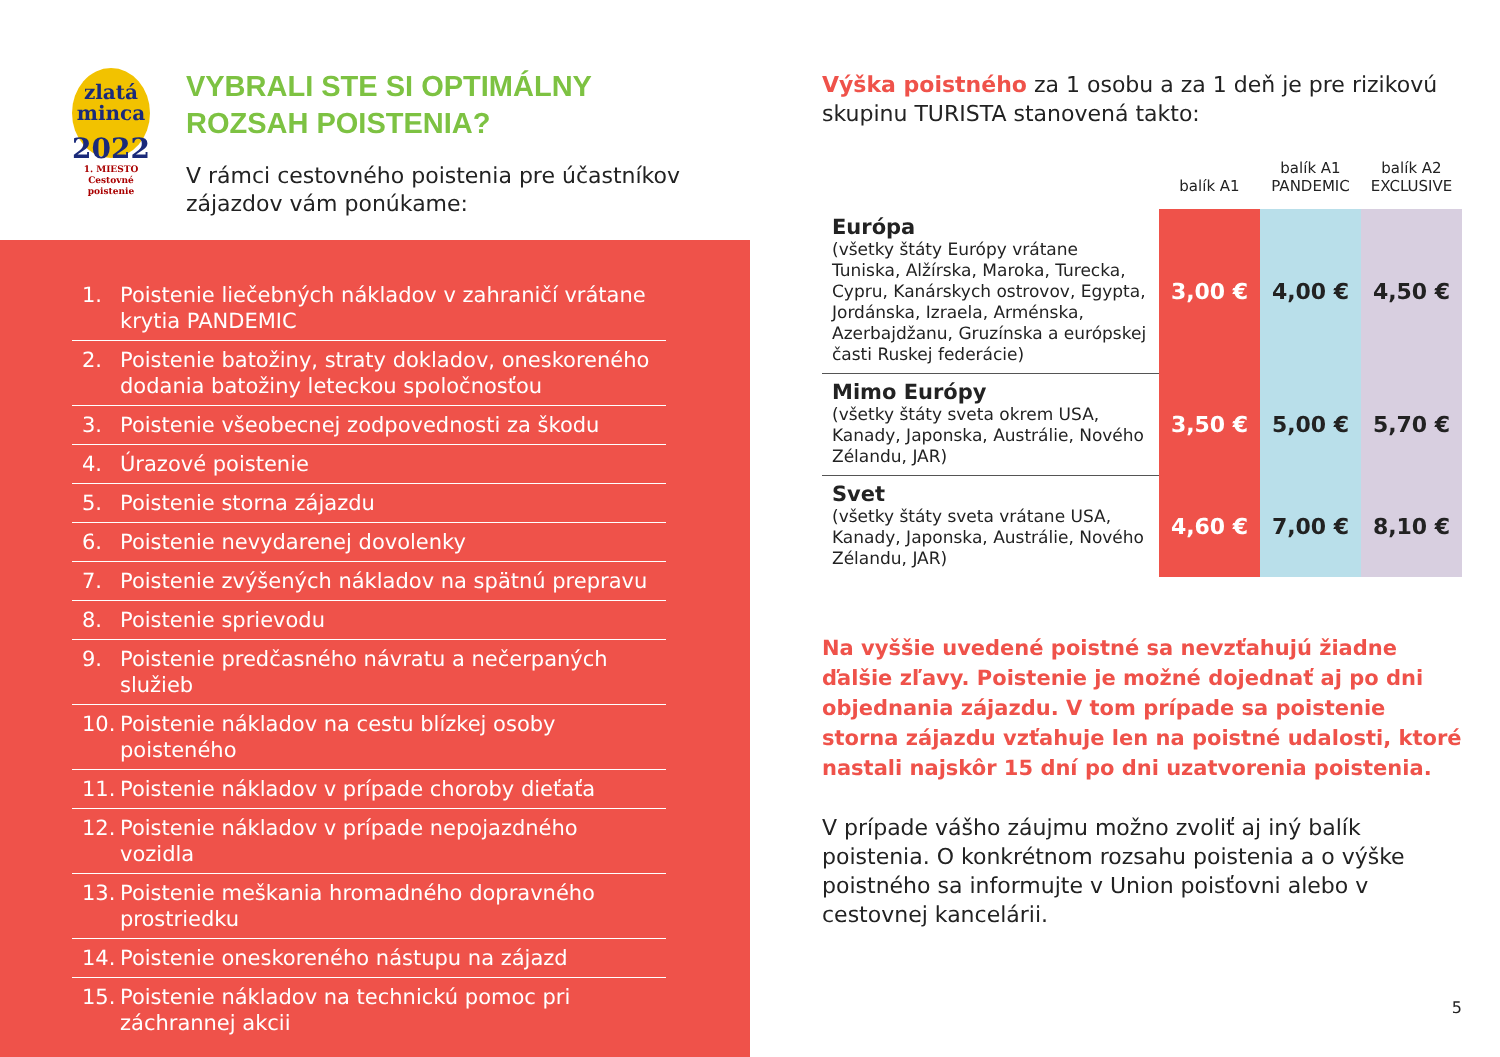zlatá
minca
2022
1. MIESTO
Cestovné poistenie
VYBRALI STE SI OPTIMÁLNY
ROZSAH POISTENIA?
V rámci cestovného poistenia pre účastníkov zájazdov vám ponúkame:
1. Poistenie liečebných nákladov v zahraničí vrátane krytia PANDEMIC
2. Poistenie batožiny, straty dokladov, oneskoreného dodania batožiny leteckou spoločnosťou
3. Poistenie všeobecnej zodpovednosti za škodu
4. Úrazové poistenie
5. Poistenie storna zájazdu
6. Poistenie nevydarenej dovolenky
7. Poistenie zvýšených nákladov na spätnú prepravu
8. Poistenie sprievodu
9. Poistenie predčasného návratu a nečerpaných služieb
10. Poistenie nákladov na cestu blízkej osoby poisteného
11. Poistenie nákladov v prípade choroby dieťaťa
12. Poistenie nákladov v prípade nepojazdného vozidla
13. Poistenie meškania hromadného dopravného prostriedku
14. Poistenie oneskoreného nástupu na zájazd
15. Poistenie nákladov na technickú pomoc pri záchrannej akcii
Výška poistného za 1 osobu a za 1 deň je pre rizikovú skupinu TURISTA stanovená takto:
| | balík A1 | balík A1 PANDEMIC | balík A2 EXCLUSIVE |
| --- | --- | --- | --- |
| Európa (všetky štáty Európy vrátane Tuniska, Alžírska, Maroka, Turecka, Cypru, Kanárskych ostrovov, Egypta, Jordánska, Izraela, Arménska, Azerbajdžanu, Gruzínska a európskej časti Ruskej federácie) | 3,00 € | 4,00 € | 4,50 € |
| Mimo Európy (všetky štáty sveta okrem USA, Kanady, Japonska, Austrálie, Nového Zélandu, JAR) | 3,50 € | 5,00 € | 5,70 € |
| Svet (všetky štáty sveta vrátane USA, Kanady, Japonska, Austrálie, Nového Zélandu, JAR) | 4,60 € | 7,00 € | 8,10 € |
Na vyššie uvedené poistné sa nevzťahujú žiadne ďalšie zľavy. Poistenie je možné dojednať aj po dni objednania zájazdu. V tom prípade sa poistenie storna zájazdu vzťahuje len na poistné udalosti, ktoré nastali najskôr 15 dní po dni uzatvorenia poistenia.
V prípade vášho záujmu možno zvoliť aj iný balík poistenia. O konkrétnom rozsahu poistenia a o výške poistného sa informujte v Union poisťovni alebo v cestovnej kancelárii.
5